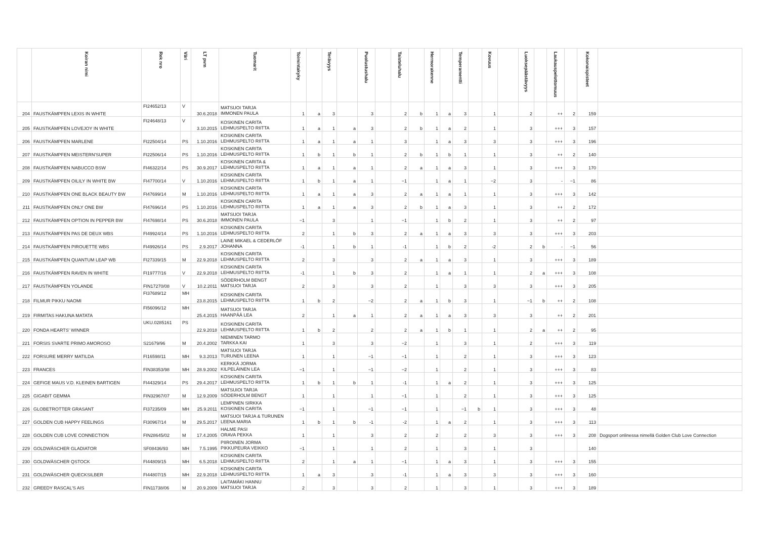| | Koiran nimi | Rek nro | Väri | LT pvm | Tuomarit | Toimintakyky | | Terävyys | | Puolustushalu | | Taisteluhalu | | Hermorakenne | | Temperamentti | | Kovuus | | Luoksepäästävyys | | Laukauspelottomuus | | Kokonaispisteet | |
| --- | --- | --- | --- | --- | --- | --- | --- | --- | --- | --- | --- | --- | --- | --- | --- | --- | --- | --- | --- | --- | --- | --- | --- | --- | --- |
| 204 | FAUSTKÄMPFEN LEXIS IN WHITE | FI24652/13 | V | 30.6.2018 | MATSUOI TARJA IMMONEN PAULA | 1 | a | 3 | | 3 | | 2 | b | 1 | a | 3 | | 1 | | 2 | | ++ | 2 | 159 | |
| 205 | FAUSTKÄMPFEN LOVEJOY IN WHITE | FI24648/13 | V | 3.10.2015 | KOSKINEN CARITA LEHMUSPELTO RIITTA | 1 | a | 1 | a | 3 | | 2 | b | 1 | a | 2 | | 1 | | 3 | | +++ | 3 | 157 | |
| 206 | FAUSTKÄMPFEN MARLENE | FI22504/14 | PS | 1.10.2016 | KOSKINEN CARITA LEHMUSPELTO RIITTA | 1 | a | 1 | a | 1 | | 3 | | 1 | a | 3 | | 3 | | 3 | | +++ | 3 | 196 | |
| 207 | FAUSTKÄMPFEN MEISTERN'SUPER | FI22506/14 | PS | 1.10.2016 | KOSKINEN CARITA LEHMUSPELTO RIITTA | 1 | b | 1 | b | 1 | | 2 | b | 1 | b | 1 | | 1 | | 3 | | ++ | 2 | 140 | |
| 208 | FAUSTKÄMPFEN NABUCCO BSW | FI46322/14 | PS | 30.9.2017 | KOSKINEN CARITA & LEHMUSPELTO RIITTA | 1 | a | 1 | a | 1 | | 2 | a | 1 | a | 3 | | 1 | | 3 | | +++ | 3 | 170 | |
| 209 | FAUSTKÄMPFEN OILILY IN WHITE BW | FI47700/14 | V | 1.10.2016 | KOSKINEN CARITA LEHMUSPELTO RIITTA | 1 | b | 1 | a | 1 | | −1 | | 1 | a | 1 | | −2 | | 3 | | - | −1 | 86 | |
| 210 | FAUSTKÄMPFEN ONE BLACK BEAUTY BW | FI47699/14 | M | 1.10.2016 | KOSKINEN CARITA LEHMUSPELTO RIITTA | 1 | a | 1 | a | 3 | | 2 | a | 1 | a | 1 | | 1 | | 3 | | +++ | 3 | 142 | |
| 211 | FAUSTKÄMPFEN ONLY ONE BW | FI47696/14 | PS | 1.10.2016 | KOSKINEN CARITA LEHMUSPELTO RIITTA | 1 | a | 1 | a | 3 | | 2 | b | 1 | a | 3 | | 1 | | 3 | | ++ | 2 | 172 | |
| 212 | FAUSTKÄMPFEN OPTION IN PEPPER BW | FI47698/14 | PS | 30.6.2018 | MATSUOI TARJA IMMONEN PAULA | −1 | | 3 | | 1 | | −1 | | 1 | b | 2 | | 1 | | 3 | | ++ | 2 | 97 | |
| 213 | FAUSTKÄMPFEN PAS DE DEUX WBS | FI49924/14 | PS | 1.10.2016 | KOSKINEN CARITA LEHMUSPELTO RIITTA | 2 | | 1 | b | 3 | | 2 | a | 1 | a | 3 | | 3 | | 3 | | +++ | 3 | 203 | |
| 214 | FAUSTKÄMPFEN PIROUETTE WBS | FI49926/14 | PS | 2.9.2017 | LAINE MIKAEL & CEDERLÖF JOHANNA | -1 | | 1 | b | 1 | | -1 | | 1 | b | 2 | | -2 | | 2 | b | - | −1 | 56 | |
| 215 | FAUSTKÄMPFEN QUANTUM LEAP WB | FI27339/15 | M | 22.9.2018 | KOSKINEN CARITA LEHMUSPELTO RIITTA | 2 | | 3 | | 3 | | 2 | a | 1 | a | 3 | | 1 | | 3 | | +++ | 3 | 189 | |
| 216 | FAUSTKÄMPFEN RAVEN IN WHITE | FI19777/16 | V | 22.9.2018 | KOSKINEN CARITA LEHMUSPELTO RIITTA | -1 | | 1 | b | 3 | | 2 | | 1 | a | 1 | | 1 | | 2 | a | +++ | 3 | 108 | |
| 217 | FAUSTKÄMPFEN YOLANDE | FIN17270/08 | V | 10.2.2011 | SÖDERHOLM BENGT MATSUOI TARJA | 2 | | 3 | | 3 | | 2 | | 1 | | 3 | | 3 | | 3 | | +++ | 3 | 205 | |
| 218 | FILMUR PIKKU NAOMI | FI37689/12 | MH | 23.8.2015 | KOSKINEN CARITA LEHMUSPELTO RIITTA | 1 | b | 2 | | −2 | | 2 | a | 1 | b | 3 | | 1 | | −1 | b | ++ | 2 | 108 | |
| 219 | FIRMITAS HAKUNA MATATA | FI56096/12 | MH | 25.4.2015 | MATSUOI TARJA HAANPÄÄ LEA | 2 | | 1 | a | 1 | | 2 | a | 1 | a | 3 | | 3 | | 3 | | ++ | 2 | 201 | |
| 220 | FONDA HEARTS' WINNER | UKU.0285161 | PS | 22.9.2018 | KOSKINEN CARITA LEHMUSPELTO RIITTA | 1 | b | 2 | | 2 | | 2 | a | 1 | b | 1 | | 1 | | 2 | a | ++ | 2 | 95 | |
| 221 | FORSIS SVARTE PRIMO AMOROSO | S21679/96 | M | 20.4.2002 | NIEMINEN TARMO TARKKA KAI | 1 | | 3 | | 3 | | −2 | | 1 | | 3 | | 1 | | 2 | | +++ | 3 | 119 | |
| 222 | FORSURE MERRY MATILDA | FI16598/11 | MH | 9.3.2013 | MATSUOI TARJA TURUNEN LEENA | 1 | | 1 | | −1 | | −1 | | 1 | | 2 | | 1 | | 3 | | +++ | 3 | 123 | |
| 223 | FRANCES | FIN38353/98 | MH | 28.9.2002 | KERKKÄ JORMA KILPELÄINEN LEA | −1 | | 1 | | −1 | | −2 | | 1 | | 2 | | 1 | | 3 | | +++ | 3 | 83 | |
| 224 | GEFIGE MAUS V.D. KLEINEN BARTIGEN | FI44329/14 | PS | 29.4.2017 | KOSKINEN CARITA LEHMUSPELTO RIITTA | 1 | b | 1 | b | 1 | | -1 | | 1 | a | 2 | | 1 | | 3 | | +++ | 3 | 125 | |
| 225 | GIGABIT GEMMA | FIN32967/07 | M | 12.9.2009 | MATSUIOI TARJA SÖDERHOLM BENGT | 1 | | 1 | | 1 | | −1 | | 1 | | 2 | | 1 | | 3 | | +++ | 3 | 125 | |
| 226 | GLOBETROTTER GRASANT | FI37235/09 | MH | 25.9.2011 | LEMPINEN SIRKKA KOSKINEN CARITA | −1 | | 1 | | −1 | | −1 | | 1 | | −1 | b | 1 | | 3 | | +++ | 3 | 48 | |
| 227 | GOLDEN CUB HAPPY FEELINGS | FI30967/14 | M | 29.5.2017 | MATSUOI TARJA & TURUNEN LEENA MARIA | 1 | b | 1 | b | -1 | | -2 | | 1 | a | 2 | | 1 | | 3 | | +++ | 3 | 113 | |
| 228 | GOLDEN CUB LOVE CONNECTION | FIN28645/02 | M | 17.4.2005 | HALME PASI ORAVA PEKKA | 1 | | 1 | | 3 | | 2 | | 2 | | 2 | | 3 | | 3 | | +++ | 3 | 208 | Dogsport onlinessa nimellä Golden Club Love Connection |
| 229 | GOLDWÄSCHER GLADIATOR | SF08436/93 | MH | 7.5.1995 | PIIROINEN JORMA PIKKUPEURA VEIKKO | −1 | | 1 | | 1 | | 2 | | 1 | | 3 | | 1 | | 3 | | | | 140 | |
| 230 | GOLDWÄSCHER QSTOCK | FI44809/15 | MH | 6.5.2018 | KOSKINEN CARITA LEHMUSPELTO RIITTA | 2 | | 1 | a | 1 | | −1 | | 1 | a | 3 | | 1 | | 3 | | +++ | 3 | 155 | |
| 231 | GOLDWÄSCHER QUECKSILBER | FI44807/15 | MH | 22.9.2018 | KOSKINEN CARITA LEHMUSPELTO RIITTA | 1 | a | 3 | | 3 | | -1 | | 1 | a | 3 | | 3 | | 3 | | +++ | 3 | 160 | |
| 232 | GREEDY RASCAL'S AIS | FIN11738/06 | M | 20.9.2009 | LAITAMÄKI HANNU MATSUOI TARJA | 2 | | 3 | | 3 | | 2 | | 1 | | 3 | | 1 | | 3 | | +++ | 3 | 189 | |